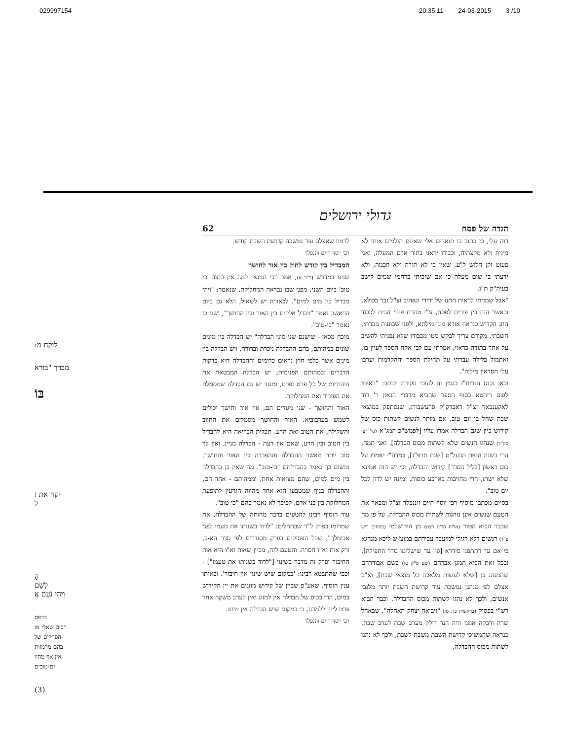029997154 20:35:11 24-03-2015 3 /10
לוקח מ:
מברך "בורא
בּוֹ
יקח את ז
ל
הָ
לְשֵׁם
וִיהִי נֹעַם אֲ
כרפס
רבים שאלי או
הפרקים של
בהם מרמזות
אין אף מהיו
ים-טובים
(3)
גדולי ירושלים
הגדה של פסח 62
דוה עלי, כי כתוב בו תוארים אלי שאינם הולמים אותי לא מיניה ולא מקצתיה, וכבודו יראני בתור אדם המעלה, ואני פעוט זקן חלוש ל"ע, שאין בי לא תורה ולא חכמה, ולא ידעתי בי שום מעלה כי אם שזכיתי ברחמי שמים לישב בעיה"ק ת"ו.
"אבל שמחתי לראות חתנו של ידידי האהוב זצ"ל גבר בכולא, ובאשר היה בין פורים לפסח, ע"י טהרת פינוי הבית לכבוד החג הקדוש כנראה אזדא מיני מילתא, ולפני שבועות נזכרתי, חשבתי, מקודם צריך לבקש מטו מכבודו שלא נפניתי להשיב על אתר בתודה כראוי, אמרתי עם לבי אקח הספר לעיין בו, ואתמול בלילה עברתי על תחילת הספר וההקדמות וערבו עלי חסדאין מיליה".
וכאן נכנס הגריח"ז בענין זה לעובי הקורה וכותב: "ראיתי לפום ריהטא בסוף הספר שהביא מדברי הגאון ר' דוד לאקענבאך זצ"ל ראבדק"ק פרעשבורג, שנסתפק במוצאי שבת שחל בו יום טוב, אם מותר לנשים לשתות כוס של קידוש כיון שגם הבדלה אמרו עליו [לפמש"כ המג"א (סי' רצו סק"ד) שנהגו הנשים שלא לשתות מכוס הבדלה]. ואני תמה, הרי בשנה הזאת הבעל"ט [שנת תרפ"ז], במדה"י יאמרו על כוס ראשון [בליל הסדר] קידוש והבדלה, וכי יש הוה אמינא שלא ישתו, הרי מחויבות בארבע כוסות, ומינה יש לדון לכל יום טוב".
בסיום מכתבו מוסיף רבי יוסף חיים זוננפלד זצ"ל ומבאר את הטעם שנשים אינן נוהגות לשתות מכוס ההבדלה, על פי מה שכבר הביא הטור (או"ח סו"ס רצט) מן הירושלמי (פסחים ריש פ"ד) דנשים דלא רגילי למיעבד עבידתם במוצ"ש ליכא מנהגא כי אם עד דתתפני סידרא [פי' עד שישלימו סדר התפילה], ובכל זאת הביא המגן אברהם (שם ס"ק טו) בשם אבודרהם שהמנהג כן [שלא לעשות מלאכה כל מוצאי שבת], וא"כ אצלם לפי מנהגן נמשכת עוד קדושת השבת יותר מלגבי אנשים, ולכך לא נהגו לשתות מכוס ההבדלה. וכבר הביא רש"י בפסוק (בראשית כד, סז) "ויביאה יצחק האהלה", שבאהל שרה ורבקה אמנו היה הנר דולק מערב שבת לערב שבת, כנראה שהמשיכו קדושת השבת משבת לשבת, ולכך לא נהגו לשתות מכוס ההבדלה,
לרמוז שאצלם עוד נמשכה קדושת השבת קודש.
רבי יוסף חיים זוננפלד
המבדיל בין קודש לחול בין אור לחושך
שנינו במדרש (ב"ר א), אמר רבי חנינא: למה אין כתוב 'כי טוב' ביום השני, מפני שבו נבראה המחלוקת, שנאמר: "ויהי מבדיל בין מים למים". לכאורה יש לשאול, הלא גם ביום הראשון נאמר "ויבדל אלקים בין האור ובין החושך", ושם כן נאמר "כי-טוב".
מוכח מכאן - שישנם שני סוגי הבדלה" יש הבדלה בין מינים שונים במהותם, בהם ההבדלה ניכרת וברורה, ויש הבדלה בין מינים אשר כלפי חוץ נראים כדומים וההבדלה היא בדקות הדברים ובמהותם הפנימית; יש הבדלה המבטאת את היהודיות של כל פרט ופרט, ומנגד יש גם הבדלה שמסמלת את הפירוד ואת המחלוקת.
האור והחושך - שני ניגודים הם, אין אור וחושך יכולים לשמש בערבוביא. האור והחושך מסמלים את החיוב והשלילה, את הטוב ואת הרע. תכלית הבריאה היא להבדיל בין הטוב ובין הרע, שאם אין דעת - הבדלה מניין, ואין לך טוב יותר מאשר ההבדלה וההפרדה בין האור והחושך. ומשום כך נאמר בהבדלתם "כי-טוב". מה שאין כן בהבדלה בין מים למים, שהם מציאות אחת, וממהותם - אחד הם, וההבדלה בגוף שמטבעו הוא אחד מהווה הגרעין לתופעת המחלוקת בין בני אדם, לפיכך לא נאמר בהם "כי-טוב".
עוד הוסיף רבינו להטעים בדבר מהותה של ההבדלה, את שמרומז בפרק ל"ד שבתהלים: "לדוד בשנותו את טעמו לפני אבימלך", שכל הפסוקים בפרק מסודרים לפי סדר הא-ב, ורק אות וא"ו חסרה. והטעם לזה, מכיון שאות וא"ו היא אות החיבור ופרק זה מדבר בשינוי ["לדוד בשנותו את טעמו"] - וכפי שהתבטא רבינו: 'במקום שיש שינוי אין חיבור'. ובאותו ענין הוסיף, שאע"פ שביין של קידוש מוזגים את יין הקידוש במים, הרי בכוס של הבדלה אין למזוג ואין לערב משקה אחר פרט ליין. ללמדנו, כי במקום שיש הבדלה אין מיזוג.
רבי יוסף חיים זוננפלד